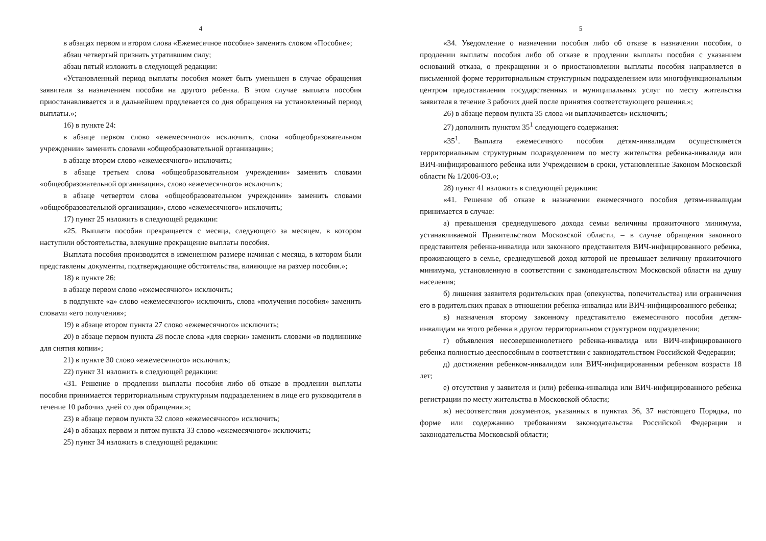4
в абзацах первом и втором слова «Ежемесячное пособие» заменить словом «Пособие»;
абзац четвертый признать утратившим силу;
абзац пятый изложить в следующей редакции:
«Установленный период выплаты пособия может быть уменьшен в случае обращения заявителя за назначением пособия на другого ребенка. В этом случае выплата пособия приостанавливается и в дальнейшем продлевается со дня обращения на установленный период выплаты.»;
16) в пункте 24:
в абзаце первом слово «ежемесячного» исключить, слова «общеобразовательном учреждении» заменить словами «общеобразовательной организации»;
в абзаце втором слово «ежемесячного» исключить;
в абзаце третьем слова «общеобразовательном учреждении» заменить словами «общеобразовательной организации», слово «ежемесячного» исключить;
в абзаце четвертом слова «общеобразовательном учреждении» заменить словами «общеобразовательной организации», слово «ежемесячного» исключить;
17) пункт 25 изложить в следующей редакции:
«25. Выплата пособия прекращается с месяца, следующего за месяцем, в котором наступили обстоятельства, влекущие прекращение выплаты пособия.
Выплата пособия производится в измененном размере начиная с месяца, в котором были представлены документы, подтверждающие обстоятельства, влияющие на размер пособия.»;
18) в пункте 26:
в абзаце первом слово «ежемесячного» исключить;
в подпункте «а» слово «ежемесячного» исключить, слова «получения пособия» заменить словами «его получения»;
19) в абзаце втором пункта 27 слово «ежемесячного» исключить;
20) в абзаце первом пункта 28 после слова «для сверки» заменить словами «в подлиннике для снятия копии»;
21) в пункте 30 слово «ежемесячного» исключить;
22) пункт 31 изложить в следующей редакции:
«31. Решение о продлении выплаты пособия либо об отказе в продлении выплаты пособия принимается территориальным структурным подразделением в лице его руководителя в течение 10 рабочих дней со дня обращения.»;
23) в абзаце первом пункта 32 слово «ежемесячного» исключить;
24) в абзацах первом и пятом пункта 33 слово «ежемесячного» исключить;
25) пункт 34 изложить в следующей редакции:
5
«34. Уведомление о назначении пособия либо об отказе в назначении пособия, о продлении выплаты пособия либо об отказе в продлении выплаты пособия с указанием оснований отказа, о прекращении и о приостановлении выплаты пособия направляется в письменной форме территориальным структурным подразделением или многофункциональным центром предоставления государственных и муниципальных услуг по месту жительства заявителя в течение 3 рабочих дней после принятия соответствующего решения.»;
26) в абзаце первом пункта 35 слова «и выплачивается» исключить;
27) дополнить пунктом 35<sup>1</sup> следующего содержания:
«35<sup>1</sup>. Выплата ежемесячного пособия детям-инвалидам осуществляется территориальным структурным подразделением по месту жительства ребенка-инвалида или ВИЧ-инфицированного ребенка или Учреждением в сроки, установленные Законом Московской области № 1/2006-ОЗ.»;
28) пункт 41 изложить в следующей редакции:
«41. Решение об отказе в назначении ежемесячного пособия детям-инвалидам принимается в случае:
а) превышения среднедушевого дохода семьи величины прожиточного минимума, устанавливаемой Правительством Московской области, – в случае обращения законного представителя ребенка-инвалида или законного представителя ВИЧ-инфицированного ребенка, проживающего в семье, среднедушевой доход которой не превышает величину прожиточного минимума, установленную в соответствии с законодательством Московской области на душу населения;
б) лишения заявителя родительских прав (опекунства, попечительства) или ограничения его в родительских правах в отношении ребенка-инвалида или ВИЧ-инфицированного ребенка;
в) назначения второму законному представителю ежемесячного пособия детям-инвалидам на этого ребенка в другом территориальном структурном подразделении;
г) объявления несовершеннолетнего ребенка-инвалида или ВИЧ-инфицированного ребенка полностью дееспособным в соответствии с законодательством Российской Федерации;
д) достижения ребенком-инвалидом или ВИЧ-инфицированным ребенком возраста 18 лет;
е) отсутствия у заявителя и (или) ребенка-инвалида или ВИЧ-инфицированного ребенка регистрации по месту жительства в Московской области;
ж) несоответствия документов, указанных в пунктах 36, 37 настоящего Порядка, по форме или содержанию требованиям законодательства Российской Федерации и законодательства Московской области;